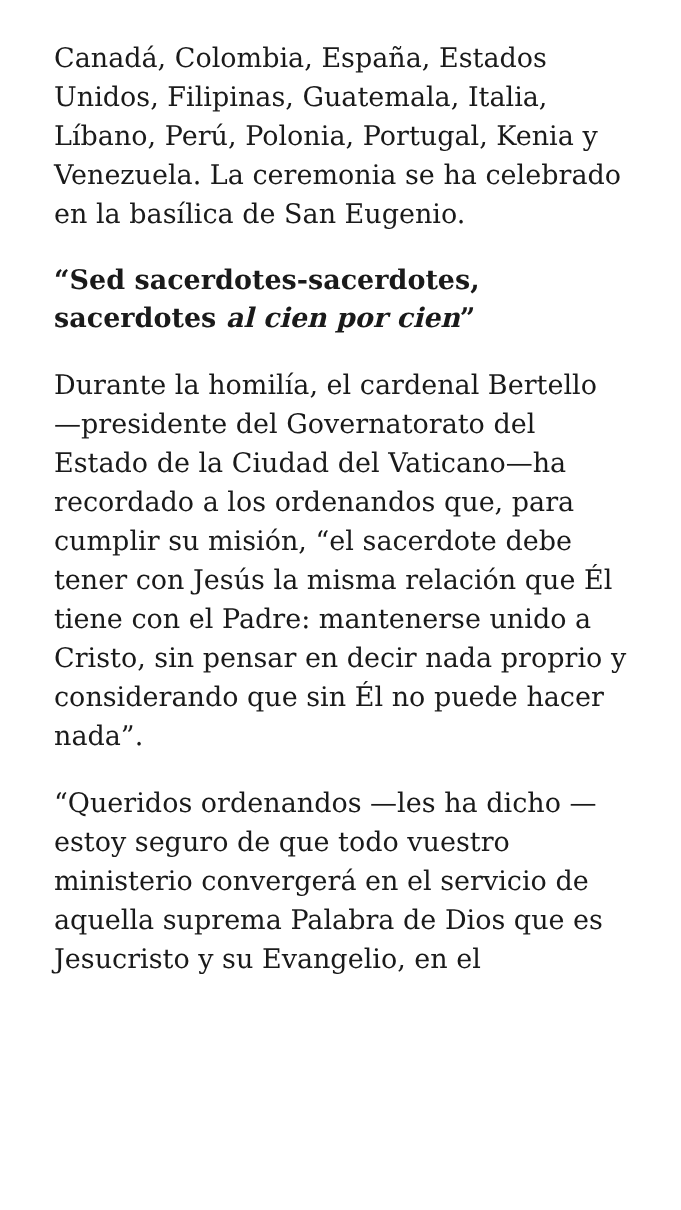Canadá, Colombia, España, Estados Unidos, Filipinas, Guatemala, Italia, Líbano, Perú, Polonia, Portugal, Kenia y Venezuela. La ceremonia se ha celebrado en la basílica de San Eugenio.
“Sed sacerdotes-sacerdotes, sacerdotes al cien por cien”
Durante la homilía, el cardenal Bertello —presidente del Governatorato del Estado de la Ciudad del Vaticano—ha recordado a los ordenandos que, para cumplir su misión, “el sacerdote debe tener con Jesús la misma relación que Él tiene con el Padre: mantenerse unido a Cristo, sin pensar en decir nada proprio y considerando que sin Él no puede hacer nada”.
“Queridos ordenandos —les ha dicho — estoy seguro de que todo vuestro ministerio convergerá en el servicio de aquella suprema Palabra de Dios que es Jesucristo y su Evangelio, en el